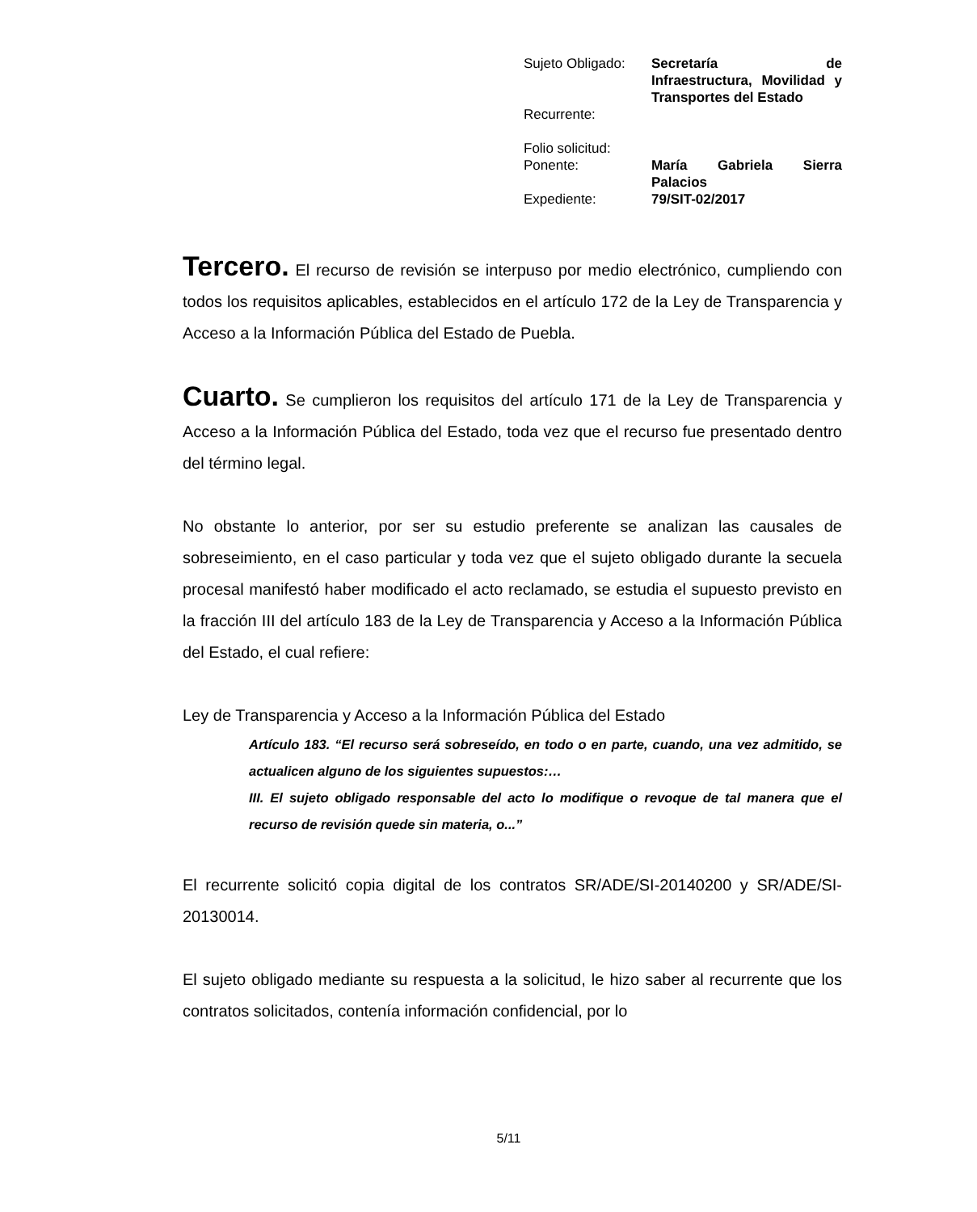| Sujeto Obligado: | Secretaría de Infraestructura, Movilidad y Transportes del Estado |
| Recurrente: | |
| Folio solicitud: | |
| Ponente: | María Gabriela Sierra Palacios |
| Expediente: | 79/SIT-02/2017 |
Tercero. El recurso de revisión se interpuso por medio electrónico, cumpliendo con todos los requisitos aplicables, establecidos en el artículo 172 de la Ley de Transparencia y Acceso a la Información Pública del Estado de Puebla.
Cuarto. Se cumplieron los requisitos del artículo 171 de la Ley de Transparencia y Acceso a la Información Pública del Estado, toda vez que el recurso fue presentado dentro del término legal.
No obstante lo anterior, por ser su estudio preferente se analizan las causales de sobreseimiento, en el caso particular y toda vez que el sujeto obligado durante la secuela procesal manifestó haber modificado el acto reclamado, se estudia el supuesto previsto en la fracción III del artículo 183 de la Ley de Transparencia y Acceso a la Información Pública del Estado, el cual refiere:
Ley de Transparencia y Acceso a la Información Pública del Estado
Artículo 183. “El recurso será sobreseído, en todo o en parte, cuando, una vez admitido, se actualicen alguno de los siguientes supuestos:…
III. El sujeto obligado responsable del acto lo modifique o revoque de tal manera que el recurso de revisión quede sin materia, o...”
El recurrente solicitó copia digital de los contratos SR/ADE/SI-20140200 y SR/ADE/SI-20130014.
El sujeto obligado mediante su respuesta a la solicitud, le hizo saber al recurrente que los contratos solicitados, contenía información confidencial, por lo
5/11